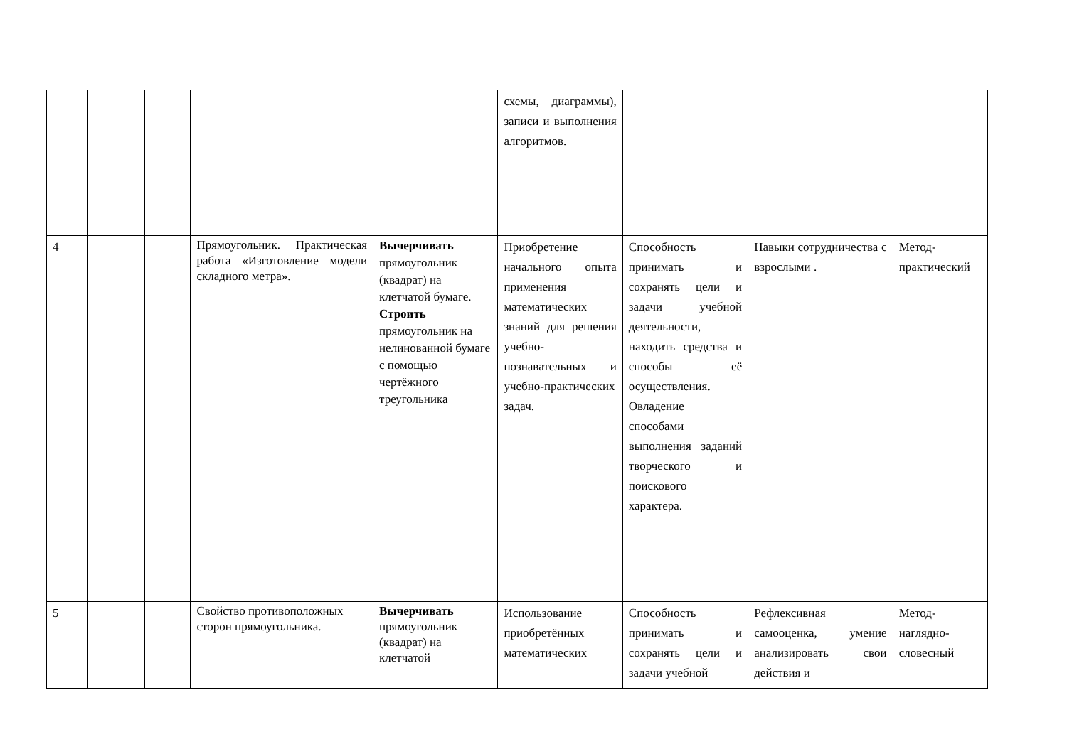| | | | | | схемы, диаграммы), записи и выполнения алгоритмов. | | | |
| 4 | | | Прямоугольник. Практическая работа «Изготовление модели складного метра». | Вычерчивать прямоугольник (квадрат) на клетчатой бумаге. Строить прямоугольник на нелинованной бумаге с помощью чертёжного треугольника | Приобретение начального опыта применения математических знаний для решения учебно-познавательных и учебно-практических задач. | Способность принимать и сохранять цели и задачи учебной деятельности, находить средства и способы её осуществления. Овладение способами выполнения заданий творческого и поискового характера. | Навыки сотрудничества с взрослыми . | Метод-практический |
| 5 | | | Свойство противоположных сторон прямоугольника. | Вычерчивать прямоугольник (квадрат) на клетчатой | Использование приобретённых математических | Способность принимать и сохранять цели и задачи учебной | Рефлексивная самооценка, умение анализировать свои действия и | Метод-наглядно-словесный |